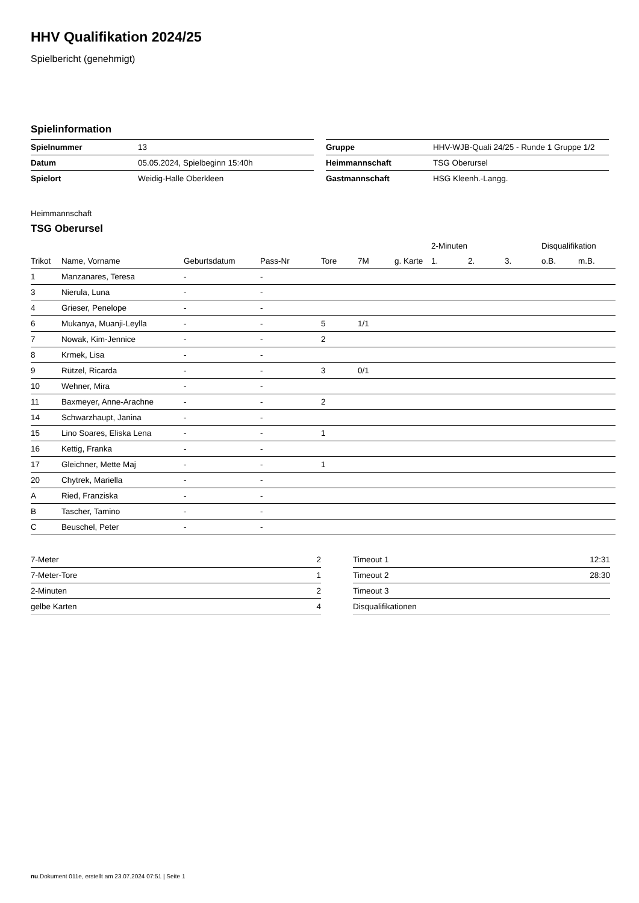HHV Qualifikation 2024/25
Spielbericht (genehmigt)
Spielinformation
| Spielnummer | 13 |
| Datum | 05.05.2024, Spielbeginn 15:40h |
| Spielort | Weidig-Halle Oberkleen |
| Gruppe | HHV-WJB-Quali 24/25 - Runde 1 Gruppe 1/2 |
| Heimmannschaft | TSG Oberursel |
| Gastmannschaft | HSG Kleenh.-Langg. |
Heimmannschaft
TSG Oberursel
| | | | | | | | 2-Minuten | | | Disqualifikation | |
| --- | --- | --- | --- | --- | --- | --- | --- | --- | --- | --- | --- |
| Trikot | Name, Vorname | Geburtsdatum | Pass-Nr | Tore | 7M | g. Karte | 1. | 2. | 3. | o.B. | m.B. |
| 1 | Manzanares, Teresa | - | - | | | | | | | | |
| 3 | Nierula, Luna | - | - | | | | | | | | |
| 4 | Grieser, Penelope | - | - | | | | | | | | |
| 6 | Mukanya, Muanji-Leylla | - | - | 5 | 1/1 | | | | | | |
| 7 | Nowak, Kim-Jennice | - | - | 2 | | | | | | | |
| 8 | Krmek, Lisa | - | - | | | | | | | | |
| 9 | Rützel, Ricarda | - | - | 3 | 0/1 | | | | | | |
| 10 | Wehner, Mira | - | - | | | | | | | | |
| 11 | Baxmeyer, Anne-Arachne | - | - | 2 | | | | | | | |
| 14 | Schwarzhaupt, Janina | - | - | | | | | | | | |
| 15 | Lino Soares, Eliska Lena | - | - | 1 | | | | | | | |
| 16 | Kettig, Franka | - | - | | | | | | | | |
| 17 | Gleichner, Mette Maj | - | - | 1 | | | | | | | |
| 20 | Chytrek, Mariella | - | - | | | | | | | | |
| A | Ried, Franziska | - | - | | | | | | | | |
| B | Tascher, Tamino | - | - | | | | | | | | |
| C | Beuschel, Peter | - | - | | | | | | | | |
| 7-Meter | 2 |
| 7-Meter-Tore | 1 |
| 2-Minuten | 2 |
| gelbe Karten | 4 |
| Timeout 1 | 12:31 |
| Timeout 2 | 28:30 |
| Timeout 3 | |
| Disqualifikationen | |
nu.Dokument 011e, erstellt am 23.07.2024 07:51 | Seite 1